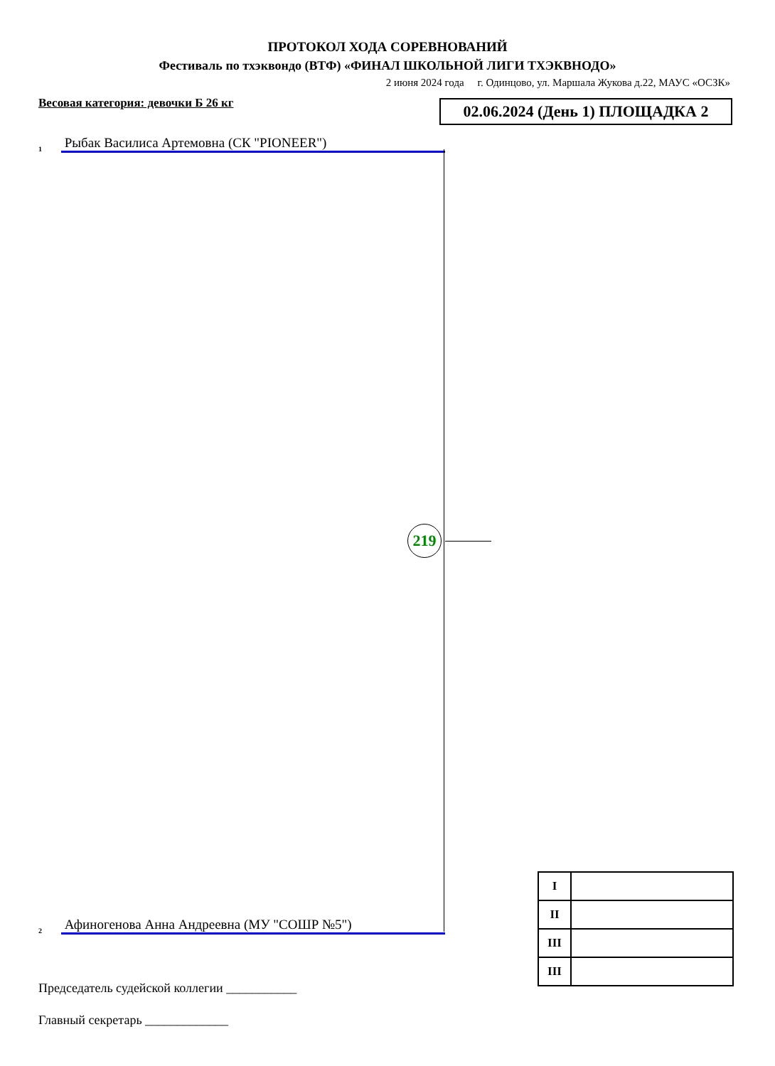ПРОТОКОЛ ХОДА СОРЕВНОВАНИЙ
Фестиваль по тхэквондо (ВТФ) «ФИНАЛ ШКОЛЬНОЙ ЛИГИ ТХЭКВНОДО»
2 июня 2024 года г. Одинцово, ул. Маршала Жукова д.22, МАУС «ОСЗК»
Весовая категория: девочки Б 26 кг
02.06.2024 (День 1) ПЛОЩАДКА 2
1 Рыбак Василиса Артемовна (СК "PIONEER")
219
2 Афиногенова Анна Андреевна (МУ "СОШР №5")
| I | |
| II | |
| III | |
| III | |
Председатель судейской коллегии ___________
Главный секретарь _____________